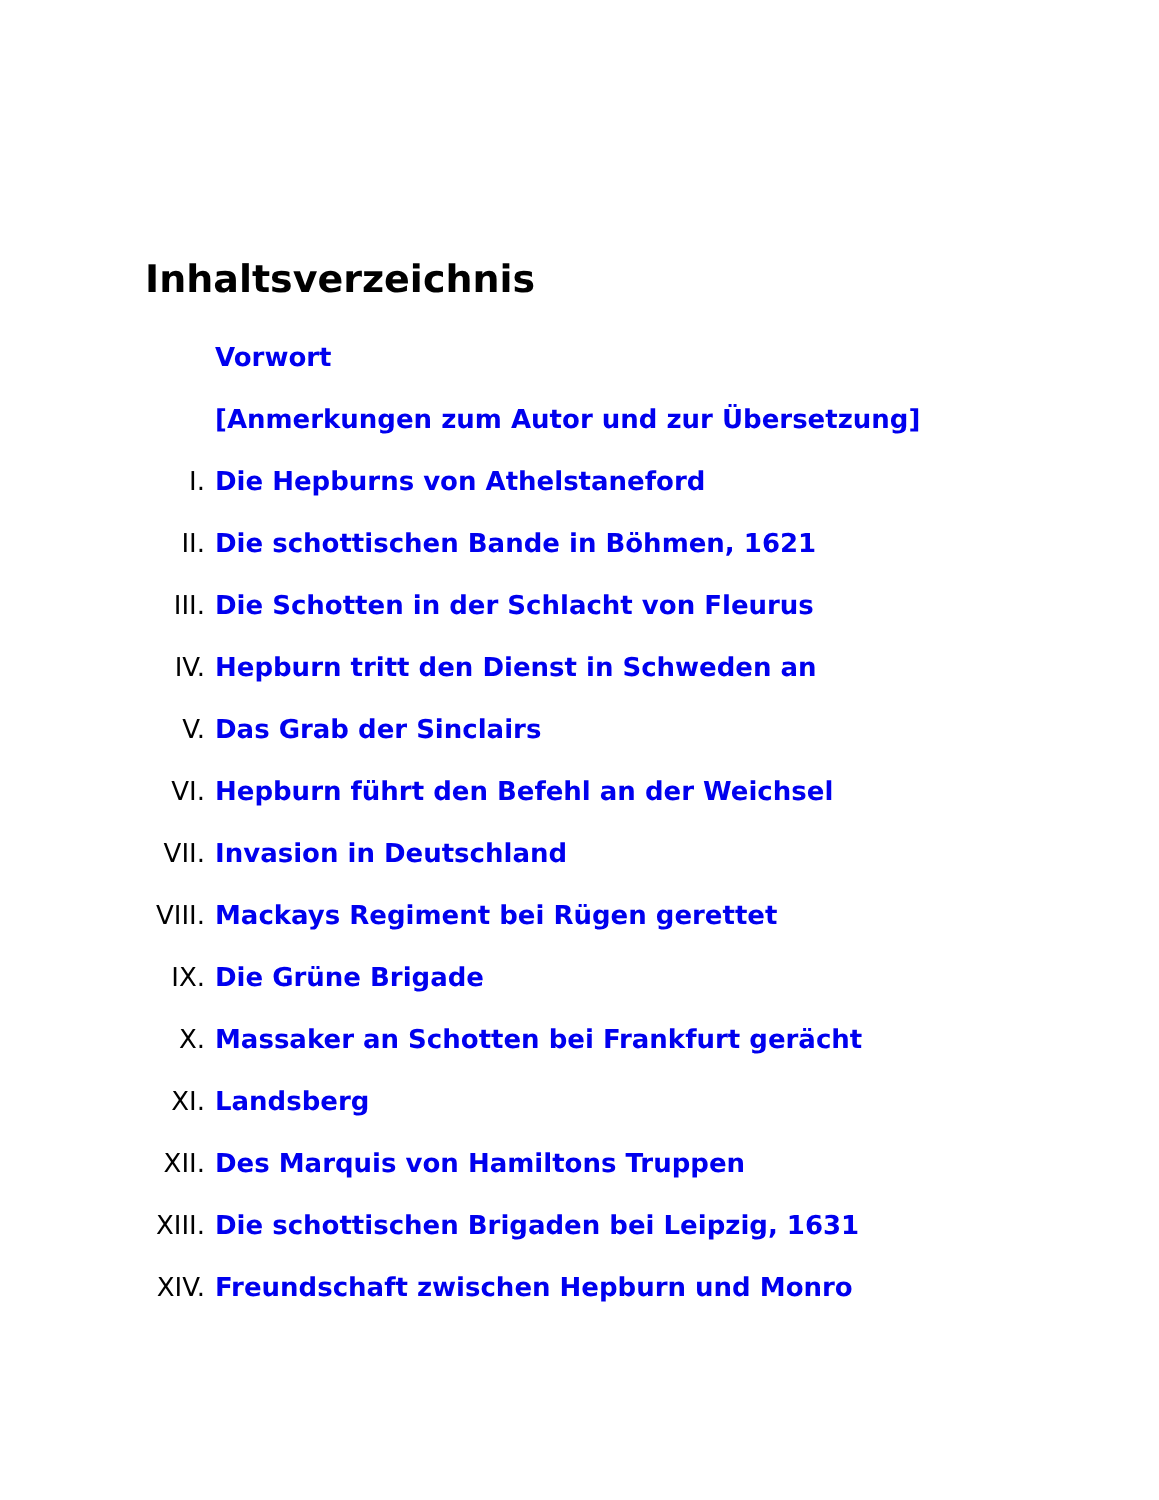Inhaltsverzeichnis
Vorwort
[Anmerkungen zum Autor und zur Übersetzung]
I. Die Hepburns von Athelstaneford
II. Die schottischen Bande in Böhmen, 1621
III. Die Schotten in der Schlacht von Fleurus
IV. Hepburn tritt den Dienst in Schweden an
V. Das Grab der Sinclairs
VI. Hepburn führt den Befehl an der Weichsel
VII. Invasion in Deutschland
VIII. Mackays Regiment bei Rügen gerettet
IX. Die Grüne Brigade
X. Massaker an Schotten bei Frankfurt gerächt
XI. Landsberg
XII. Des Marquis von Hamiltons Truppen
XIII. Die schottischen Brigaden bei Leipzig, 1631
XIV. Freundschaft zwischen Hepburn und Monro